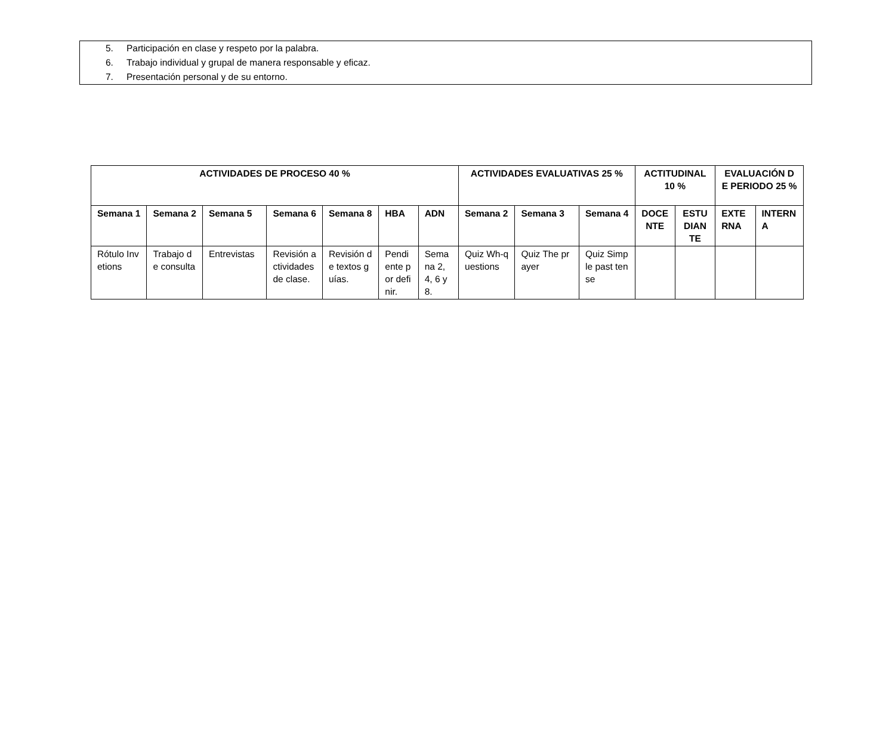5. Participación en clase y respeto por la palabra.
6. Trabajo individual y grupal de manera responsable y eficaz.
7. Presentación personal y de su entorno.
| ACTIVIDADES DE PROCESO 40 % | | | | | | | ACTIVIDADES EVALUATIVAS 25 % | | | ACTITUDINAL 10 % | | EVALUACIÓN DE PERIODO 25 % | |
| --- | --- | --- | --- | --- | --- | --- | --- | --- | --- | --- | --- | --- | --- |
| Semana 1 | Semana 2 | Semana 5 | Semana 6 | Semana 8 | HBA | ADN | Semana 2 | Semana 3 | Semana 4 | DOCENTE | ESTUDIANTE | EXTERNA | INTERNA |
| Rótulo Invetions | Trabajo de consulta | Entrevistas | Revisión actividades de clase. | Revisión de textos guías. | Pendiente por definir. | Semana 2, 4, 6 y 8. | Quiz Wh-questions | Quiz The prayer | Quiz Simple past tense | | | | |